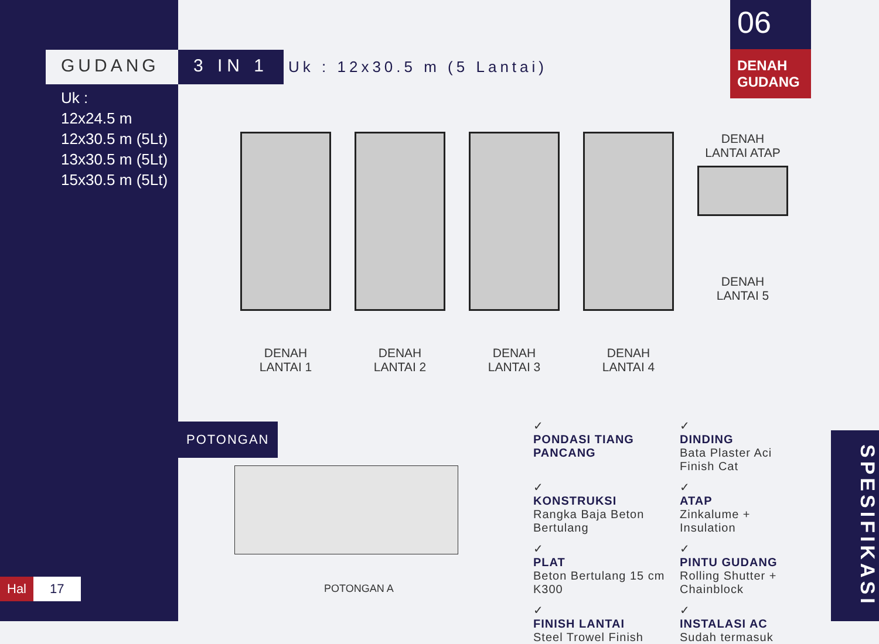GUDANG 3 IN 1
Uk : 12x30.5 m (5 Lantai)
Uk :
12x24.5 m
12x30.5 m (5Lt)
13x30.5 m (5Lt)
15x30.5 m (5Lt)
06
DENAH GUDANG
DENAH
LANTAI 1
DENAH
LANTAI 2
DENAH
LANTAI 3
DENAH
LANTAI 4
DENAH
LANTAI ATAP
DENAH
LANTAI 5
POTONGAN
POTONGAN A
✓
PONDASI TIANG PANCANG
✓
DINDING
Bata Plaster Aci Finish Cat
✓
KONSTRUKSI
Rangka Baja Beton Bertulang
✓
ATAP
Zinkalume + Insulation
✓
PLAT
Beton Bertulang 15 cm K300
✓
PINTU GUDANG
Rolling Shutter + Chainblock
✓
FINISH LANTAI
Steel Trowel Finish
✓
INSTALASI AC
Sudah termasuk
Hal 17
SPESIFIKASI